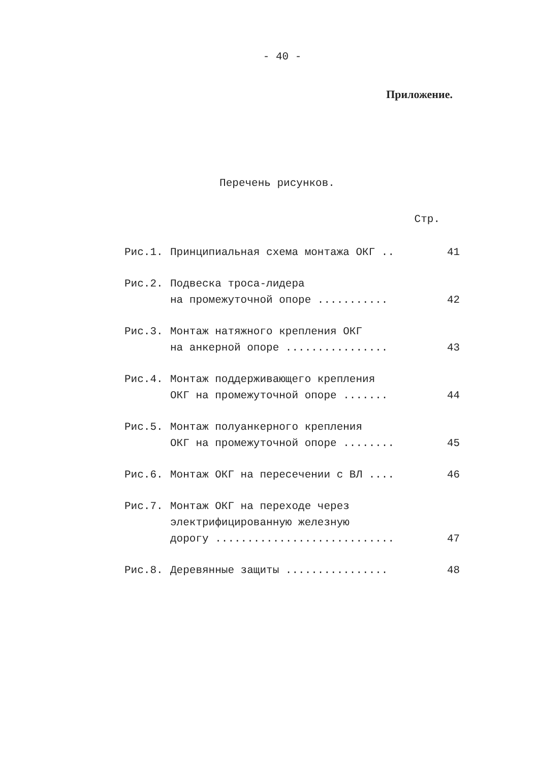- 40 -
Приложение.
Перечень рисунков.
Стр.
| Рис.1. | Принципиальная схема монтажа ОКГ .. | 41 |
| Рис.2. | Подвеска троса-лидера на промежуточной опоре ........... | 42 |
| Рис.3. | Монтаж натяжного крепления ОКГ на анкерной опоре ................ | 43 |
| Рис.4. | Монтаж поддерживающего крепления ОКГ на промежуточной опоре ....... | 44 |
| Рис.5. | Монтаж полуанкерного крепления ОКГ на промежуточной опоре ........ | 45 |
| Рис.6. | Монтаж ОКГ на пересечении с ВЛ .... | 46 |
| Рис.7. | Монтаж ОКГ на переходе через электрифицированную железную дорогу ............................ | 47 |
| Рис.8. | Деревянные защиты ................ | 48 |